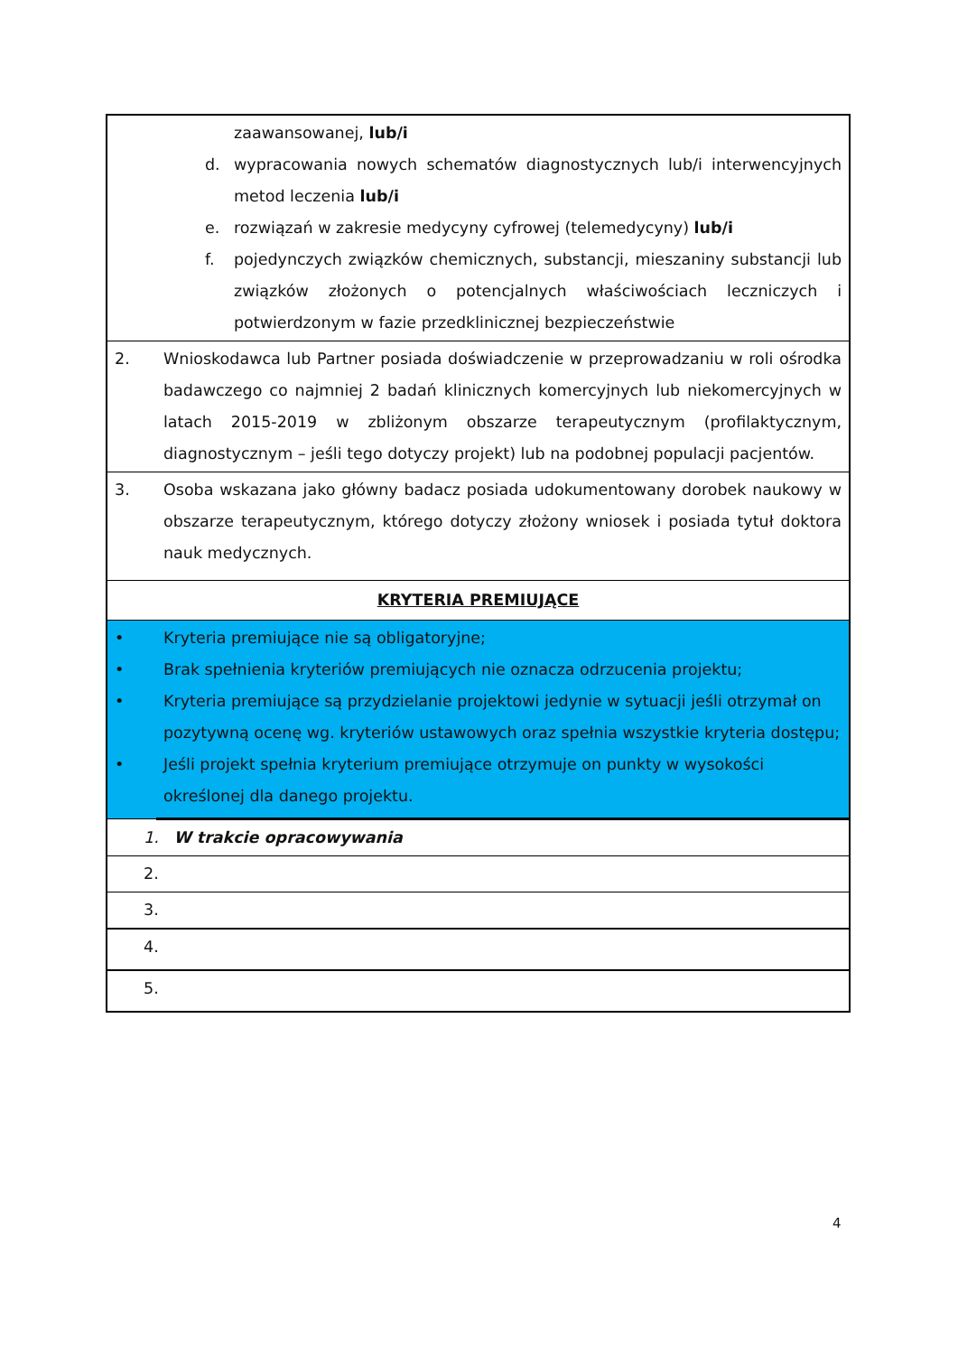| zaawansowanej, lub/i d. wypracowania nowych schematów diagnostycznych lub/i interwencyjnych metod leczenia lub/i e. rozwiązań w zakresie medycyny cyfrowej (telemedycyny) lub/i f. pojedynczych związków chemicznych, substancji, mieszaniny substancji lub związków złożonych o potencjalnych właściwościach leczniczych i potwierdzonym w fazie przedklinicznej bezpieczeństwie | |
| 2. | Wnioskodawca lub Partner posiada doświadczenie w przeprowadzaniu w roli ośrodka badawczego co najmniej 2 badań klinicznych komercyjnych lub niekomercyjnych w latach 2015-2019 w zbliżonym obszarze terapeutycznym (profilaktycznym, diagnostycznym – jeśli tego dotyczy projekt) lub na podobnej populacji pacjentów. |
| 3. | Osoba wskazana jako główny badacz posiada udokumentowany dorobek naukowy w obszarze terapeutycznym, którego dotyczy złożony wniosek i posiada tytuł doktora nauk medycznych. |
| KRYTERIA PREMIUJĄCE | |
| • • • • | Kryteria premiujące nie są obligatoryjne; Brak spełnienia kryteriów premiujących nie oznacza odrzucenia projektu; Kryteria premiujące są przydzielanie projektowi jedynie w sytuacji jeśli otrzymał on pozytywną ocenę wg. kryteriów ustawowych oraz spełnia wszystkie kryteria dostępu; Jeśli projekt spełnia kryterium premiujące otrzymuje on punkty w wysokości określonej dla danego projektu. |
| 1. W trakcie opracowywania | |
| 2. | |
| 3. | |
| 4. | |
| 5. | |
4